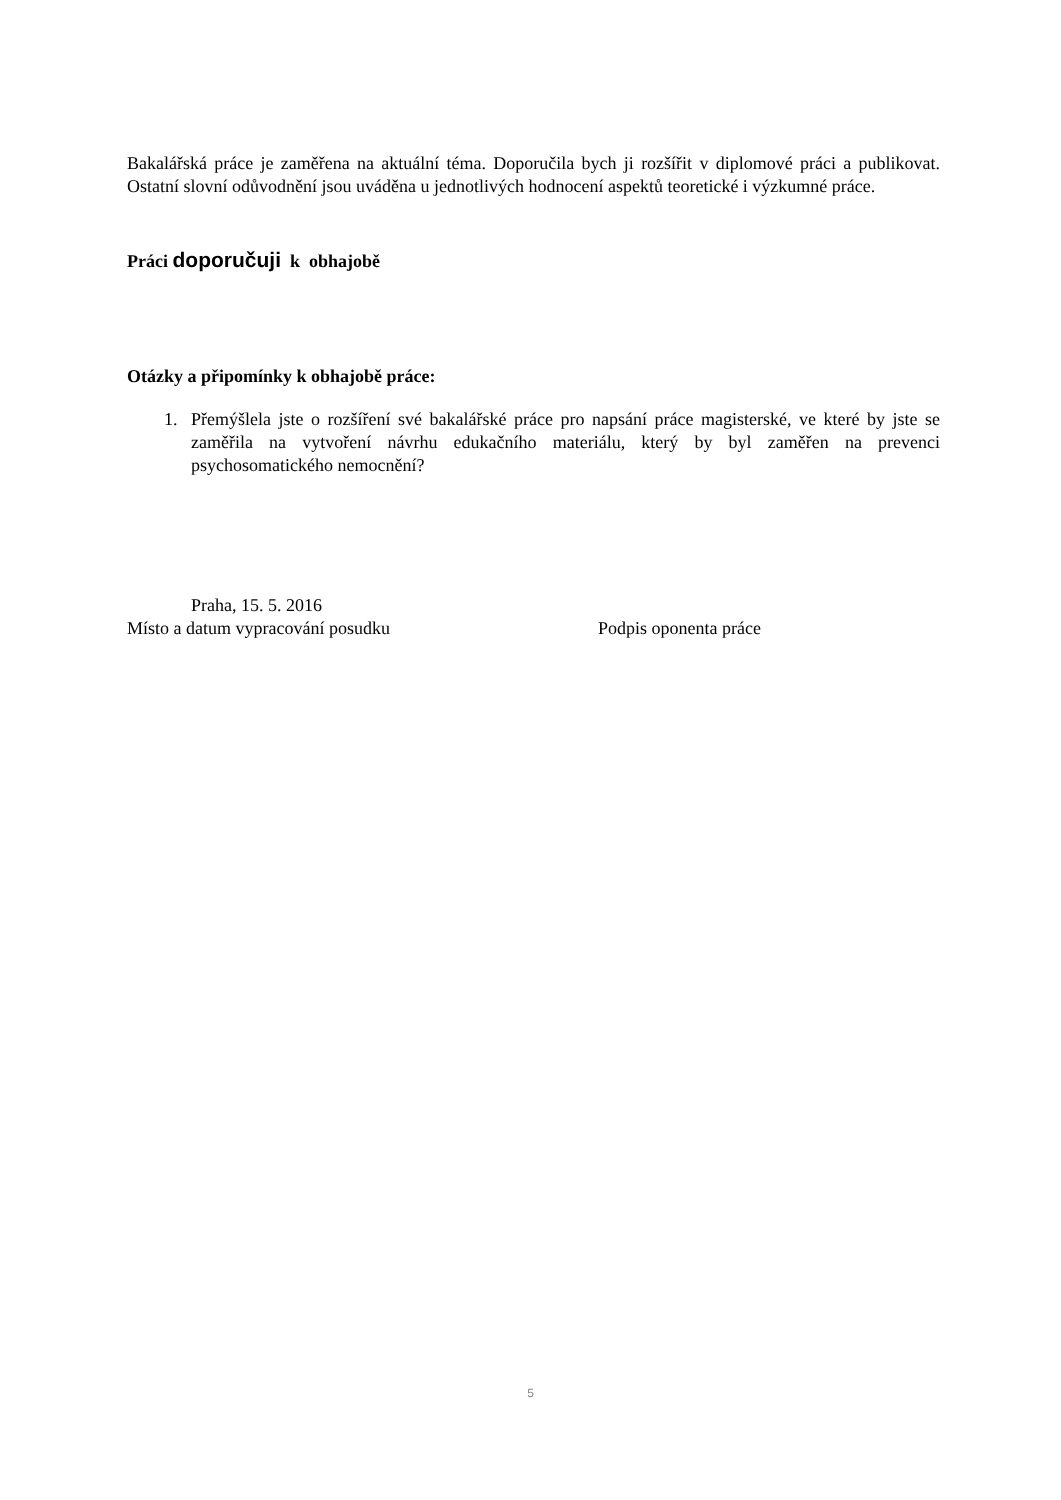Bakalářská práce je zaměřena na aktuální téma. Doporučila bych ji rozšířit v diplomové práci a publikovat. Ostatní slovní odůvodnění jsou uváděna u jednotlivých hodnocení aspektů teoretické i výzkumné práce.
Práci doporučuji k obhajobě
Otázky a připomínky k obhajobě práce:
1. Přemýšlela jste o rozšíření své bakalářské práce pro napsání práce magisterské, ve které by jste se zaměřila na vytvoření návrhu edukačního materiálu, který by byl zaměřen na prevenci psychosomatického nemocnění?
Praha, 15. 5. 2016
Místo a datum vypracování posudku Podpis oponenta práce
5